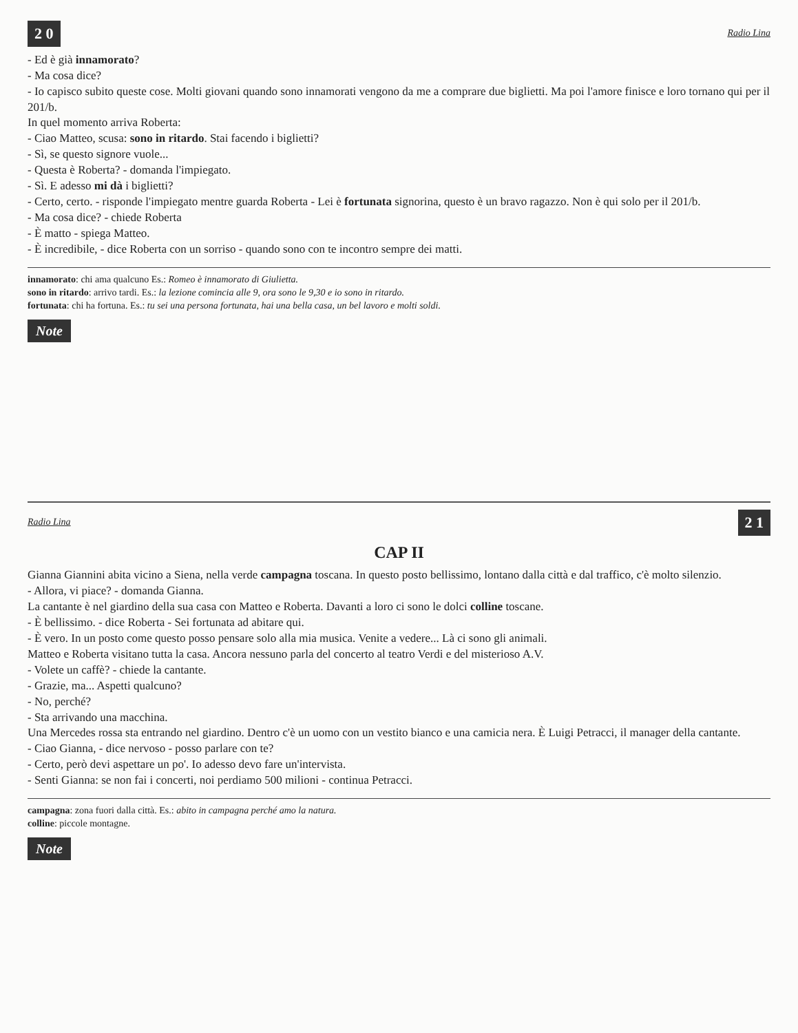2 0 Radio Lina
- Ed è già innamorato?
- Ma cosa dice?
- Io capisco subito queste cose. Molti giovani quando sono innamorati vengono da me a comprare due biglietti. Ma poi l'amore finisce e loro tornano qui per il 201/b.
In quel momento arriva Roberta:
- Ciao Matteo, scusa: sono in ritardo. Stai facendo i biglietti?
- Sì, se questo signore vuole...
- Questa è Roberta? - domanda l'impiegato.
- Sì. E adesso mi dà i biglietti?
- Certo, certo. - risponde l'impiegato mentre guarda Roberta - Lei è fortunata signorina, questo è un bravo ragazzo. Non è qui solo per il 201/b.
- Ma cosa dice? - chiede Roberta
- È matto - spiega Matteo.
- È incredibile, - dice Roberta con un sorriso - quando sono con te incontro sempre dei matti.
innamorato: chi ama qualcuno Es.: Romeo è innamorato di Giulietta.
sono in ritardo: arrivo tardi. Es.: la lezione comincia alle 9, ora sono le 9,30 e io sono in ritardo.
fortunata: chi ha fortuna. Es.: tu sei una persona fortunata, hai una bella casa, un bel lavoro e molti soldi.
Note
Radio Lina 2 1
CAP II
Gianna Giannini abita vicino a Siena, nella verde campagna toscana. In questo posto bellissimo, lontano dalla città e dal traffico, c'è molto silenzio.
- Allora, vi piace? - domanda Gianna.
La cantante è nel giardino della sua casa con Matteo e Roberta. Davanti a loro ci sono le dolci colline toscane.
- È bellissimo. - dice Roberta - Sei fortunata ad abitare qui.
- È vero. In un posto come questo posso pensare solo alla mia musica. Venite a vedere... Là ci sono gli animali.
Matteo e Roberta visitano tutta la casa. Ancora nessuno parla del concerto al teatro Verdi e del misterioso A.V.
- Volete un caffè? - chiede la cantante.
- Grazie, ma... Aspetti qualcuno?
- No, perché?
- Sta arrivando una macchina.
Una Mercedes rossa sta entrando nel giardino. Dentro c'è un uomo con un vestito bianco e una camicia nera. È Luigi Petracci, il manager della cantante.
- Ciao Gianna, - dice nervoso - posso parlare con te?
- Certo, però devi aspettare un po'. Io adesso devo fare un'intervista.
- Senti Gianna: se non fai i concerti, noi perdiamo 500 milioni - continua Petracci.
campagna: zona fuori dalla città. Es.: abito in campagna perché amo la natura.
colline: piccole montagne.
Note